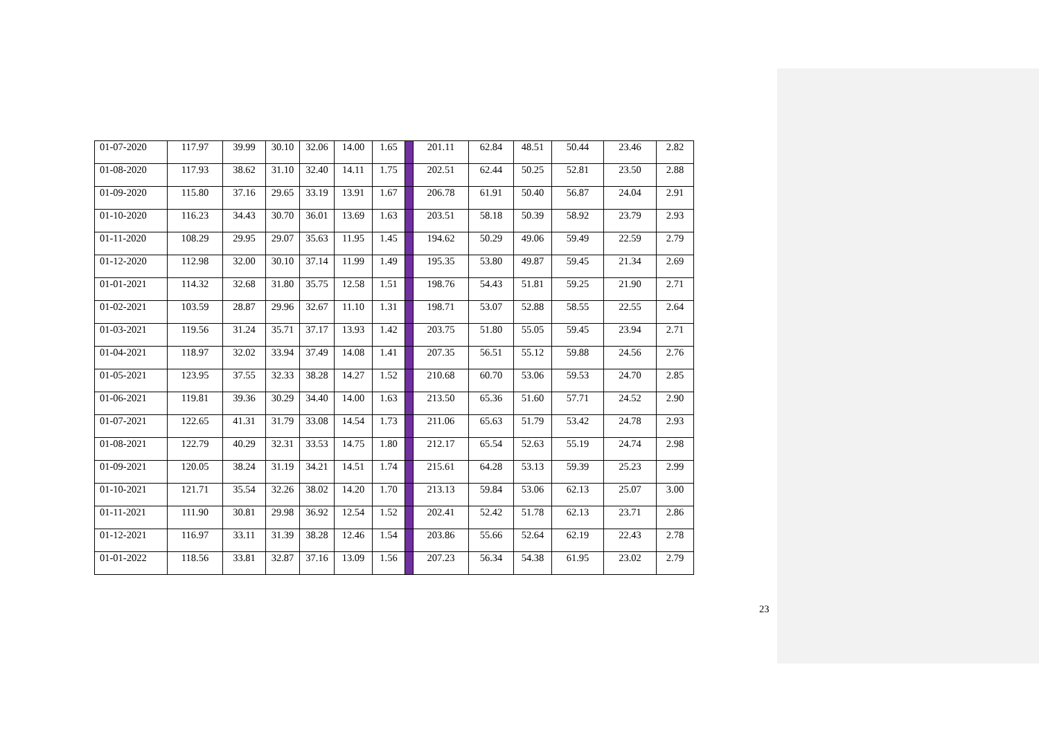| 01-07-2020 | 117.97 | 39.99 | 30.10 | 32.06 | 14.00 | 1.65 | | 201.11 | 62.84 | 48.51 | 50.44 | 23.46 | 2.82 |
| 01-08-2020 | 117.93 | 38.62 | 31.10 | 32.40 | 14.11 | 1.75 | | 202.51 | 62.44 | 50.25 | 52.81 | 23.50 | 2.88 |
| 01-09-2020 | 115.80 | 37.16 | 29.65 | 33.19 | 13.91 | 1.67 | | 206.78 | 61.91 | 50.40 | 56.87 | 24.04 | 2.91 |
| 01-10-2020 | 116.23 | 34.43 | 30.70 | 36.01 | 13.69 | 1.63 | | 203.51 | 58.18 | 50.39 | 58.92 | 23.79 | 2.93 |
| 01-11-2020 | 108.29 | 29.95 | 29.07 | 35.63 | 11.95 | 1.45 | | 194.62 | 50.29 | 49.06 | 59.49 | 22.59 | 2.79 |
| 01-12-2020 | 112.98 | 32.00 | 30.10 | 37.14 | 11.99 | 1.49 | | 195.35 | 53.80 | 49.87 | 59.45 | 21.34 | 2.69 |
| 01-01-2021 | 114.32 | 32.68 | 31.80 | 35.75 | 12.58 | 1.51 | | 198.76 | 54.43 | 51.81 | 59.25 | 21.90 | 2.71 |
| 01-02-2021 | 103.59 | 28.87 | 29.96 | 32.67 | 11.10 | 1.31 | | 198.71 | 53.07 | 52.88 | 58.55 | 22.55 | 2.64 |
| 01-03-2021 | 119.56 | 31.24 | 35.71 | 37.17 | 13.93 | 1.42 | | 203.75 | 51.80 | 55.05 | 59.45 | 23.94 | 2.71 |
| 01-04-2021 | 118.97 | 32.02 | 33.94 | 37.49 | 14.08 | 1.41 | | 207.35 | 56.51 | 55.12 | 59.88 | 24.56 | 2.76 |
| 01-05-2021 | 123.95 | 37.55 | 32.33 | 38.28 | 14.27 | 1.52 | | 210.68 | 60.70 | 53.06 | 59.53 | 24.70 | 2.85 |
| 01-06-2021 | 119.81 | 39.36 | 30.29 | 34.40 | 14.00 | 1.63 | | 213.50 | 65.36 | 51.60 | 57.71 | 24.52 | 2.90 |
| 01-07-2021 | 122.65 | 41.31 | 31.79 | 33.08 | 14.54 | 1.73 | | 211.06 | 65.63 | 51.79 | 53.42 | 24.78 | 2.93 |
| 01-08-2021 | 122.79 | 40.29 | 32.31 | 33.53 | 14.75 | 1.80 | | 212.17 | 65.54 | 52.63 | 55.19 | 24.74 | 2.98 |
| 01-09-2021 | 120.05 | 38.24 | 31.19 | 34.21 | 14.51 | 1.74 | | 215.61 | 64.28 | 53.13 | 59.39 | 25.23 | 2.99 |
| 01-10-2021 | 121.71 | 35.54 | 32.26 | 38.02 | 14.20 | 1.70 | | 213.13 | 59.84 | 53.06 | 62.13 | 25.07 | 3.00 |
| 01-11-2021 | 111.90 | 30.81 | 29.98 | 36.92 | 12.54 | 1.52 | | 202.41 | 52.42 | 51.78 | 62.13 | 23.71 | 2.86 |
| 01-12-2021 | 116.97 | 33.11 | 31.39 | 38.28 | 12.46 | 1.54 | | 203.86 | 55.66 | 52.64 | 62.19 | 22.43 | 2.78 |
| 01-01-2022 | 118.56 | 33.81 | 32.87 | 37.16 | 13.09 | 1.56 | | 207.23 | 56.34 | 54.38 | 61.95 | 23.02 | 2.79 |
23